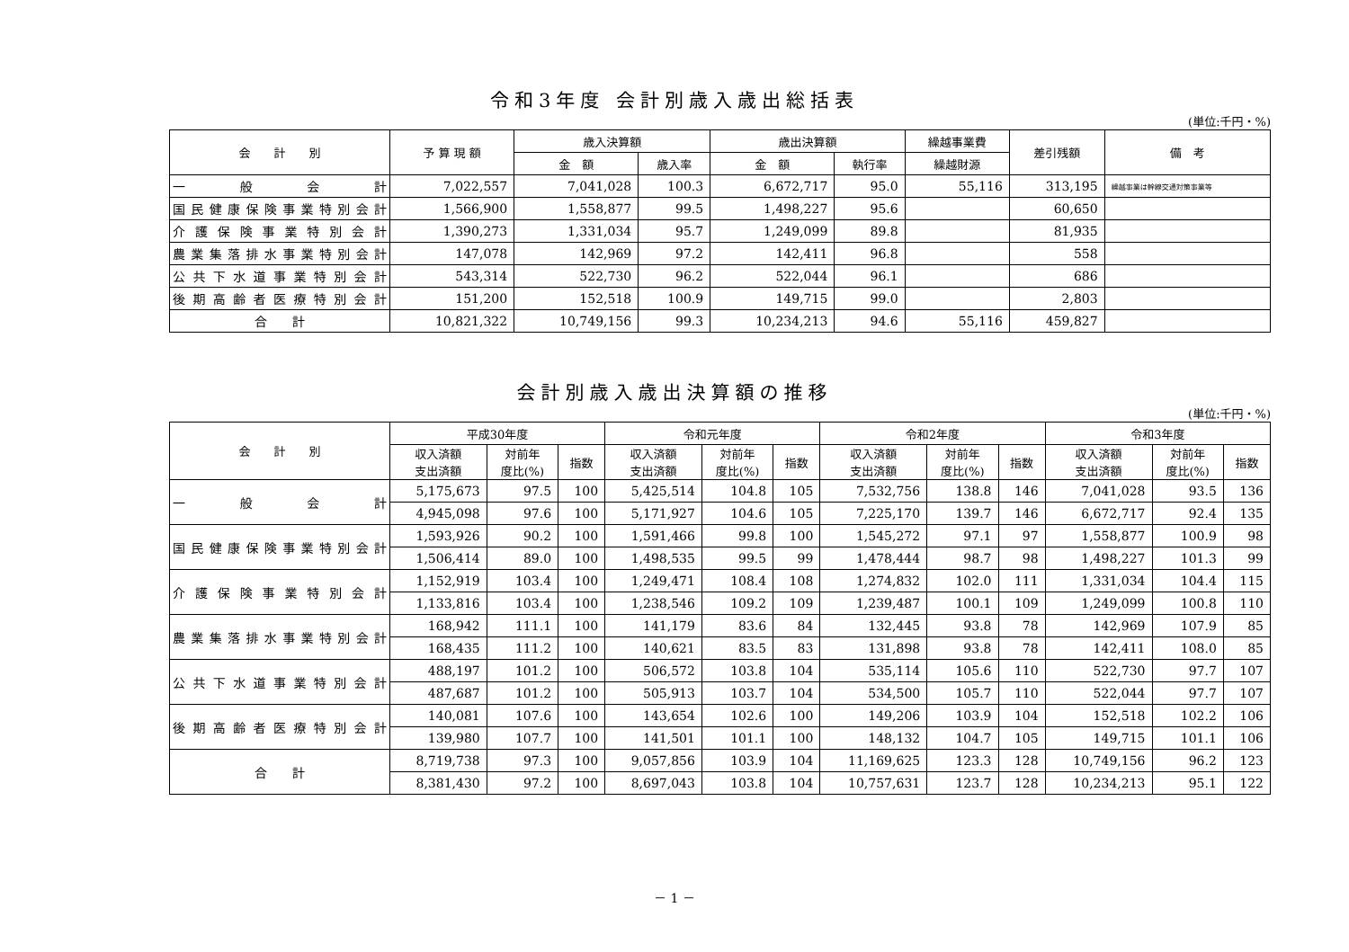令和3年度 会計別歳入歳出総括表
(単位:千円・%)
| 会 計 別 | 予 算 現 額 | 歳入決算額 | | 歳出決算額 | | 繰越事業費 | 差引残額 | 備 考 |
| --- | --- | --- | --- | --- | --- | --- | --- | --- |
| | | 金 額 | 歳入率 | 金 額 | 執行率 | 繰越財源 | | |
| 一般会計 | 7,022,557 | 7,041,028 | 100.3 | 6,672,717 | 95.0 | 55,116 | 313,195 | 繰越事業は幹線交通対策事業等 |
| 国民健康保険事業特別会計 | 1,566,900 | 1,558,877 | 99.5 | 1,498,227 | 95.6 | | 60,650 | |
| 介護保険事業特別会計 | 1,390,273 | 1,331,034 | 95.7 | 1,249,099 | 89.8 | | 81,935 | |
| 農業集落排水事業特別会計 | 147,078 | 142,969 | 97.2 | 142,411 | 96.8 | | 558 | |
| 公共下水道事業特別会計 | 543,314 | 522,730 | 96.2 | 522,044 | 96.1 | | 686 | |
| 後期高齢者医療特別会計 | 151,200 | 152,518 | 100.9 | 149,715 | 99.0 | | 2,803 | |
| 合 計 | 10,821,322 | 10,749,156 | 99.3 | 10,234,213 | 94.6 | 55,116 | 459,827 | |
会計別歳入歳出決算額の推移
(単位:千円・%)
| 会 計 別 | 平成30年度 | | | 令和元年度 | | | 令和2年度 | | | 令和3年度 | | |
| --- | --- | --- | --- | --- | --- | --- | --- | --- | --- | --- | --- | --- |
| | 収入済額 支出済額 | 対前年 度比(%) | 指数 | 収入済額 支出済額 | 対前年 度比(%) | 指数 | 収入済額 支出済額 | 対前年 度比(%) | 指数 | 収入済額 支出済額 | 対前年 度比(%) | 指数 |
| 一般会計 | 5,175,673 | 97.5 | 100 | 5,425,514 | 104.8 | 105 | 7,532,756 | 138.8 | 146 | 7,041,028 | 93.5 | 136 |
| | 4,945,098 | 97.6 | 100 | 5,171,927 | 104.6 | 105 | 7,225,170 | 139.7 | 146 | 6,672,717 | 92.4 | 135 |
| 国民健康保険事業特別会計 | 1,593,926 | 90.2 | 100 | 1,591,466 | 99.8 | 100 | 1,545,272 | 97.1 | 97 | 1,558,877 | 100.9 | 98 |
| | 1,506,414 | 89.0 | 100 | 1,498,535 | 99.5 | 99 | 1,478,444 | 98.7 | 98 | 1,498,227 | 101.3 | 99 |
| 介護保険事業特別会計 | 1,152,919 | 103.4 | 100 | 1,249,471 | 108.4 | 108 | 1,274,832 | 102.0 | 111 | 1,331,034 | 104.4 | 115 |
| | 1,133,816 | 103.4 | 100 | 1,238,546 | 109.2 | 109 | 1,239,487 | 100.1 | 109 | 1,249,099 | 100.8 | 110 |
| 農業集落排水事業特別会計 | 168,942 | 111.1 | 100 | 141,179 | 83.6 | 84 | 132,445 | 93.8 | 78 | 142,969 | 107.9 | 85 |
| | 168,435 | 111.2 | 100 | 140,621 | 83.5 | 83 | 131,898 | 93.8 | 78 | 142,411 | 108.0 | 85 |
| 公共下水道事業特別会計 | 488,197 | 101.2 | 100 | 506,572 | 103.8 | 104 | 535,114 | 105.6 | 110 | 522,730 | 97.7 | 107 |
| | 487,687 | 101.2 | 100 | 505,913 | 103.7 | 104 | 534,500 | 105.7 | 110 | 522,044 | 97.7 | 107 |
| 後期高齢者医療特別会計 | 140,081 | 107.6 | 100 | 143,654 | 102.6 | 100 | 149,206 | 103.9 | 104 | 152,518 | 102.2 | 106 |
| | 139,980 | 107.7 | 100 | 141,501 | 101.1 | 100 | 148,132 | 104.7 | 105 | 149,715 | 101.1 | 106 |
| 合 計 | 8,719,738 | 97.3 | 100 | 9,057,856 | 103.9 | 104 | 11,169,625 | 123.3 | 128 | 10,749,156 | 96.2 | 123 |
| | 8,381,430 | 97.2 | 100 | 8,697,043 | 103.8 | 104 | 10,757,631 | 123.7 | 128 | 10,234,213 | 95.1 | 122 |
－ 1 －